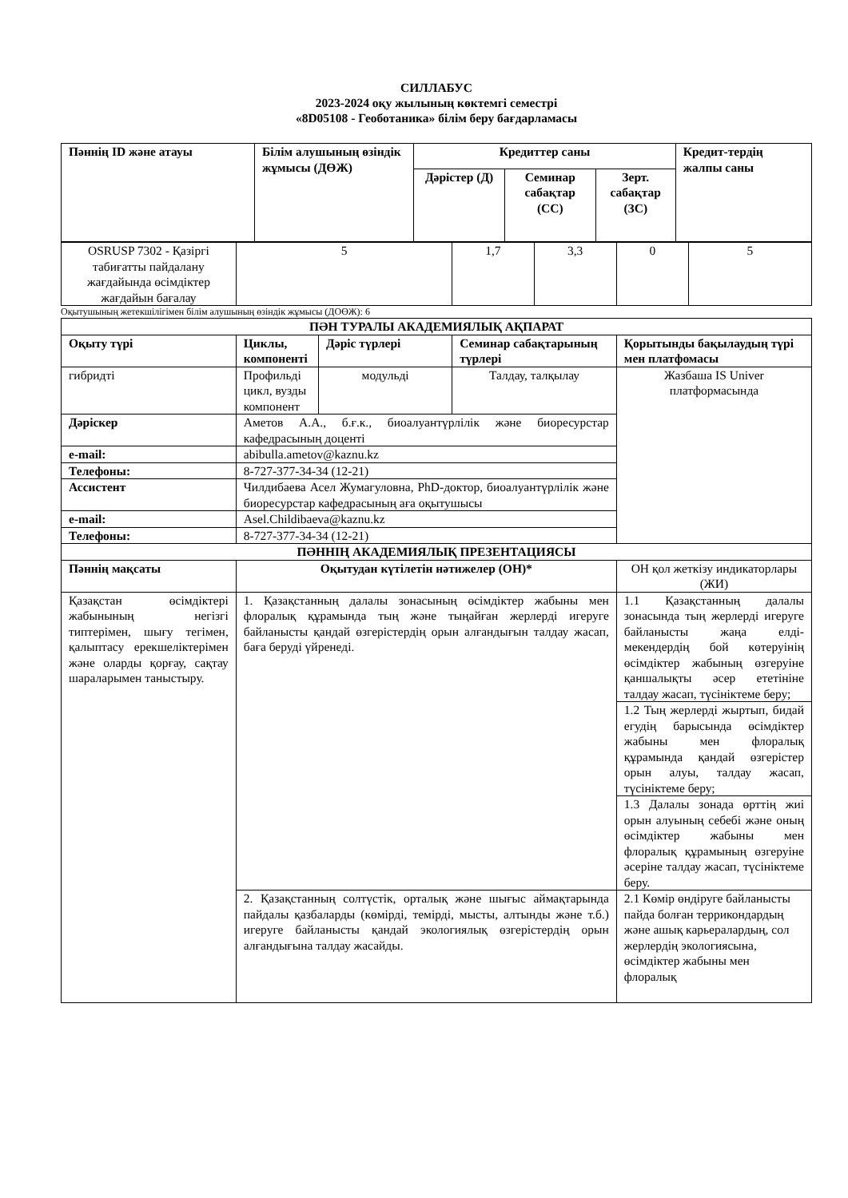СИЛЛАБУС
2023-2024 оқу жылының көктемгі семестрі
«8D05108 - Геоботаника» білім беру бағдарламасы
| Пәннің ID және атауы | Білім алушының өзіндік жұмысы (ДӨЖ) | Кредиттер саны | | | Кредит-тердің жалпы саны |
| --- | --- | --- | --- | --- | --- |
| | | Дәрістер (Д) | Семинар сабақтар (СС) | Зерт. сабақтар (ЗС) | |
| OSRUSP 7302 - Қазіргі табиғатты пайдалану жағдайында өсімдіктер жағдайын бағалау | 5 | 1,7 | 3,3 | 0 | 5 |
Оқытушының жетекшілігімен білім алушының өзіндік жұмысы (ДОӨЖ): 6
| ПӘН ТУРАЛЫ АКАДЕМИЯЛЫҚ АҚПАРАТ | | | | |
| --- | --- | --- | --- | --- |
| Оқыту түрі | Циклы, компоненті | Дәріс түрлері | Семинар сабақтарының түрлері | Қорытынды бақылаудың түрі мен платфомасы |
| гибридті | Профильді цикл, вузды компонент | модульді | Талдау, талқылау | Жазбаша IS Univer платформасында |
| Дәріскер | Аметов А.А., б.ғ.к., биоалуантүрлілік және биоресурстар кафедрасының доценті | | | |
| e-mail: | abibulla.ametov@kaznu.kz | | | |
| Телефоны: | 8-727-377-34-34 (12-21) | | | |
| Ассистент | Чилдибаева Асел Жумагуловна, PhD-доктор, биоалуантүрлілік және биоресурстар кафедрасының аға оқытушысы | | | |
| e-mail: | Asel.Childibaeva@kaznu.kz | | | |
| Телефоны: | 8-727-377-34-34 (12-21) | | | |
| ПӘННІҢ АКАДЕМИЯЛЫҚ ПРЕЗЕНТАЦИЯСЫ | | | | |
| Пәннің мақсаты | Оқытудан күтілетін нәтижелер (ОН)* | | | ОН қол жеткізу индикаторлары (ЖИ) |
| Қазақстан өсімдіктері жабынының негізгі типтерімен, шығу тегімен, қалыптасу ерекшеліктерімен және оларды қорғау, сақтау шараларымен таныстыру. | 1. Қазақстанның далалы зонасының өсімдіктер жабыны мен флоралық құрамында тың және тыңайған жерлерді игеруге байланысты қандай өзгерістердің орын алғандығын талдау жасап, баға беруді үйренеді. | | | 1.1 Қазақстанның далалы зонасында тың жерлерді игеруге байланысты жаңа елді-мекендердің бой көтеруінің өсімдіктер жабының өзгеруіне қаншалықты әсер ететініне талдау жасап, түсініктеме беру; |
| | | | | 1.2 Тың жерлерді жыртып, бидай егудің барысында өсімдіктер жабыны мен флоралық құрамында қандай өзгерістер орын алуы, талдау жасап, түсініктеме беру; |
| | | | | 1.3 Далалы зонада өрттің жиі орын алуының себебі және оның өсімдіктер жабыны мен флоралық құрамының өзгеруіне әсеріне талдау жасап, түсініктеме беру. |
| | 2. Қазақстанның солтүстік, орталық және шығыс аймақтарында пайдалы қазбаларды (көмірді, темірді, мысты, алтынды және т.б.) игеруге байланысты қандай экологиялық өзгерістердің орын алғандығына талдау жасайды. | | | 2.1 Көмір өндіруге байланысты пайда болған террикондардың және ашық карьералардың, сол жерлердің экологиясына, өсімдіктер жабыны мен флоралық |